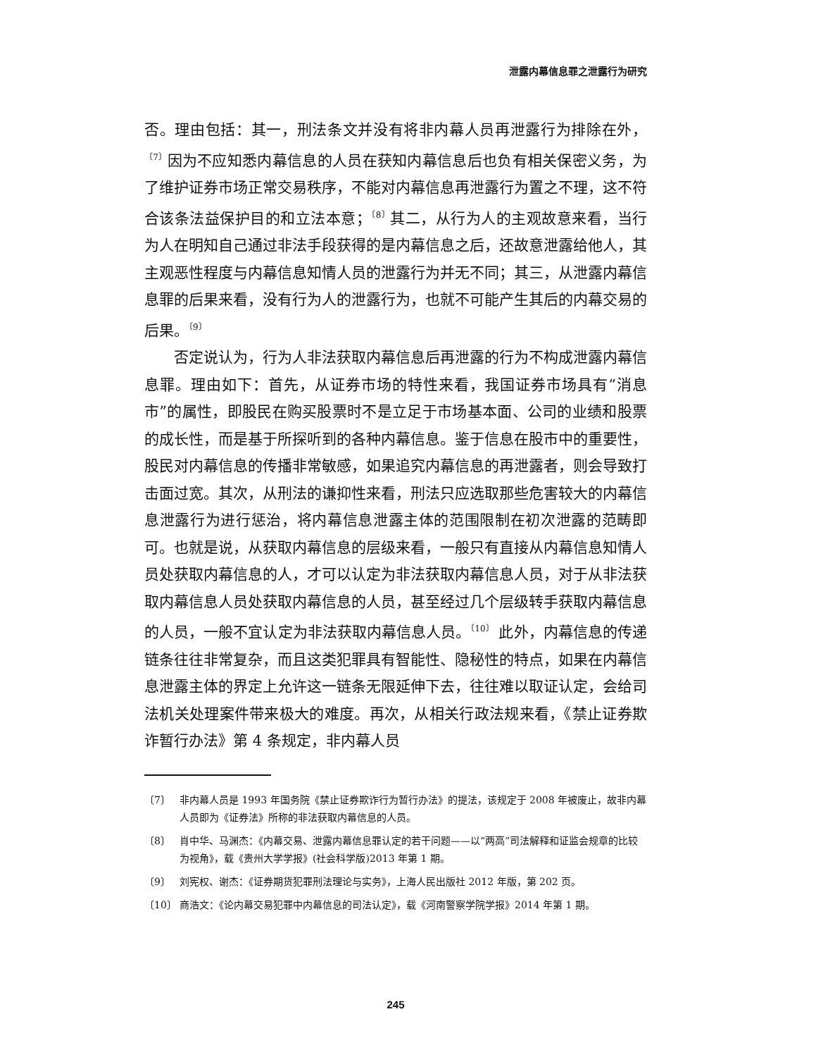泄露内幕信息罪之泄露行为研究
否。理由包括：其一，刑法条文并没有将非内幕人员再泄露行为排除在外，<sup>〔7〕</sup>因为不应知悉内幕信息的人员在获知内幕信息后也负有相关保密义务，为了维护证券市场正常交易秩序，不能对内幕信息再泄露行为置之不理，这不符合该条法益保护目的和立法本意；<sup>〔8〕</sup>其二，从行为人的主观故意来看，当行为人在明知自己通过非法手段获得的是内幕信息之后，还故意泄露给他人，其主观恶性程度与内幕信息知情人员的泄露行为并无不同；其三，从泄露内幕信息罪的后果来看，没有行为人的泄露行为，也就不可能产生其后的内幕交易的后果。<sup>〔9〕</sup>
否定说认为，行为人非法获取内幕信息后再泄露的行为不构成泄露内幕信息罪。理由如下：首先，从证券市场的特性来看，我国证券市场具有“消息市”的属性，即股民在购买股票时不是立足于市场基本面、公司的业绩和股票的成长性，而是基于所探听到的各种内幕信息。鉴于信息在股市中的重要性，股民对内幕信息的传播非常敏感，如果追究内幕信息的再泄露者，则会导致打击面过宽。其次，从刑法的谦抑性来看，刑法只应选取那些危害较大的内幕信息泄露行为进行惩治，将内幕信息泄露主体的范围限制在初次泄露的范畴即可。也就是说，从获取内幕信息的层级来看，一般只有直接从内幕信息知情人员处获取内幕信息的人，才可以认定为非法获取内幕信息人员，对于从非法获取内幕信息人员处获取内幕信息的人员，甚至经过几个层级转手获取内幕信息的人员，一般不宜认定为非法获取内幕信息人员。<sup>〔10〕</sup> 此外，内幕信息的传递链条往往非常复杂，而且这类犯罪具有智能性、隐秘性的特点，如果在内幕信息泄露主体的界定上允许这一链条无限延伸下去，往往难以取证认定，会给司法机关处理案件带来极大的难度。再次，从相关行政法规来看，《禁止证券欺诈暂行办法》第 4 条规定，非内幕人员
〔7〕 非内幕人员是 1993 年国务院《禁止证券欺诈行为暂行办法》的提法，该规定于 2008 年被废止，故非内幕人员即为《证券法》所称的非法获取内幕信息的人员。
〔8〕 肖中华、马渊杰：《内幕交易、泄露内幕信息罪认定的若干问题——以“两高”司法解释和证监会规章的比较为视角》，载《贵州大学学报》(社会科学版)2013 年第 1 期。
〔9〕 刘宪权、谢杰：《证券期货犯罪刑法理论与实务》，上海人民出版社 2012 年版，第 202 页。
〔10〕 商浩文：《论内幕交易犯罪中内幕信息的司法认定》，载《河南警察学院学报》2014 年第 1 期。
245